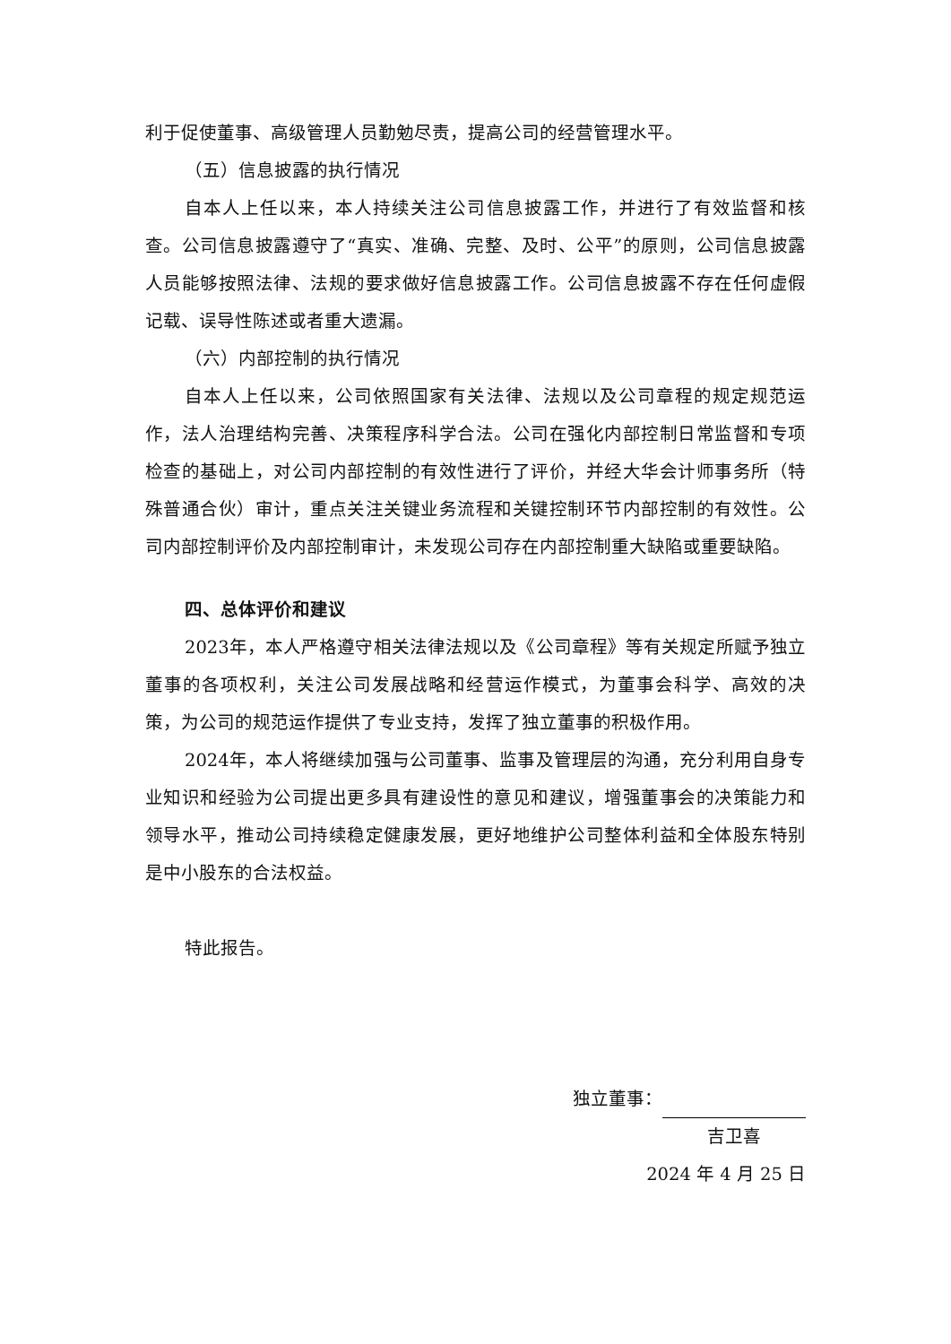利于促使董事、高级管理人员勤勉尽责，提高公司的经营管理水平。
（五）信息披露的执行情况
自本人上任以来，本人持续关注公司信息披露工作，并进行了有效监督和核查。公司信息披露遵守了“真实、准确、完整、及时、公平”的原则，公司信息披露人员能够按照法律、法规的要求做好信息披露工作。公司信息披露不存在任何虚假记载、误导性陈述或者重大遗漏。
（六）内部控制的执行情况
自本人上任以来，公司依照国家有关法律、法规以及公司章程的规定规范运作，法人治理结构完善、决策程序科学合法。公司在强化内部控制日常监督和专项检查的基础上，对公司内部控制的有效性进行了评价，并经大华会计师事务所（特殊普通合伙）审计，重点关注关键业务流程和关键控制环节内部控制的有效性。公司内部控制评价及内部控制审计，未发现公司存在内部控制重大缺陷或重要缺陷。
四、总体评价和建议
2023年，本人严格遵守相关法律法规以及《公司章程》等有关规定所赋予独立董事的各项权利，关注公司发展战略和经营运作模式，为董事会科学、高效的决策，为公司的规范运作提供了专业支持，发挥了独立董事的积极作用。
2024年，本人将继续加强与公司董事、监事及管理层的沟通，充分利用自身专业知识和经验为公司提出更多具有建设性的意见和建议，增强董事会的决策能力和领导水平，推动公司持续稳定健康发展，更好地维护公司整体利益和全体股东特别是中小股东的合法权益。
特此报告。
独立董事：
吉卫喜
2024 年 4 月 25 日